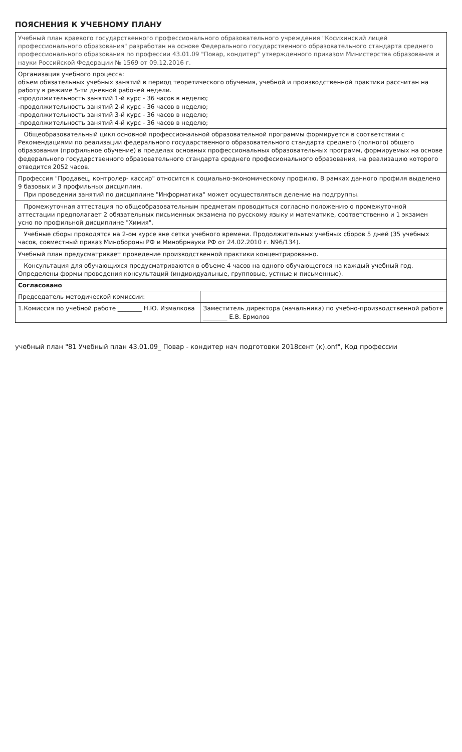ПОЯСНЕНИЯ К УЧЕБНОМУ ПЛАНУ
| Учебный план краевого государственного профессионального образовательного учреждения "Косихинский лицей профессионального образования" разработан на основе Федерального государственного образовательного стандарта среднего профессионального образования по профессии 43.01.09 "Повар, кондитер" утвержденного приказом Министерства образования и науки Российской Федерации № 1569 от 09.12.2016 г. | |
| Организация учебного процесса: объем обязательных учебных занятий в период теоретического обучения, учебной и производственной практики рассчитан на работу в режиме 5-ти дневной рабочей недели. -продолжительность занятий 1-й курс - 36 часов в неделю; -продолжительность занятий 2-й курс - 36 часов в неделю; -продолжительность занятий 3-й курс - 36 часов в неделю; -продолжительность занятий 4-й курс - 36 часов в неделю; | |
| Общеобразовательный цикл основной профессиональной образовательной программы формируется в соответствии с Рекомендациями по реализации федерального государственного образовательного стандарта среднего (полного) общего образования (профильное обучение) в пределах основных профессиональных образовательных программ, формируемых на основе федерального государственного образовательного стандарта среднего професионального образования, на реализацию которого отводится 2052 часов. | |
| Профессия "Продавец, контролер- кассир" относится к социально-экономическому профилю. В рамках данного профиля выделено 9 базовых и 3 профильных дисциплин. При проведении занятий по дисциплине "Информатика" может осуществляться деление на подгруппы. | |
| Промежуточная аттестация по общеобразовательным предметам проводиться согласно положению о промежуточной аттестации предполагает 2 обязательных письменных экзамена по русскому языку и математике, соответственно и 1 экзамен усно по профильной дисциплине "Химия". | |
| Учебные сборы проводятся на 2-ом курсе вне сетки учебного времени. Продолжительных учебных сборов 5 дней (35 учебных часов, совместный приказ Минобороны РФ и Минобрнауки РФ от 24.02.2010 г. N96/134). | |
| Учебный план предусматривает проведение производственной практики концентрированно. | |
| Консультация для обучающихся предусматриваются в объеме 4 часов на одного обучающегося на каждый учебный год. Определены формы проведения консультаций (индивидуальные, групповые, устные и письменные). | |
| Согласовано | |
| Председатель методической комиссии: | |
| 1.Комиссия по учебной работе ________ Н.Ю. Измалкова | Заместитель директора (начальника) по учебно-производственной работе ________ Е.В. Ермолов |
учебный план "81 Учебный план 43.01.09_ Повар - кондитер нач подготовки 2018сент (к).onf", Код профессии